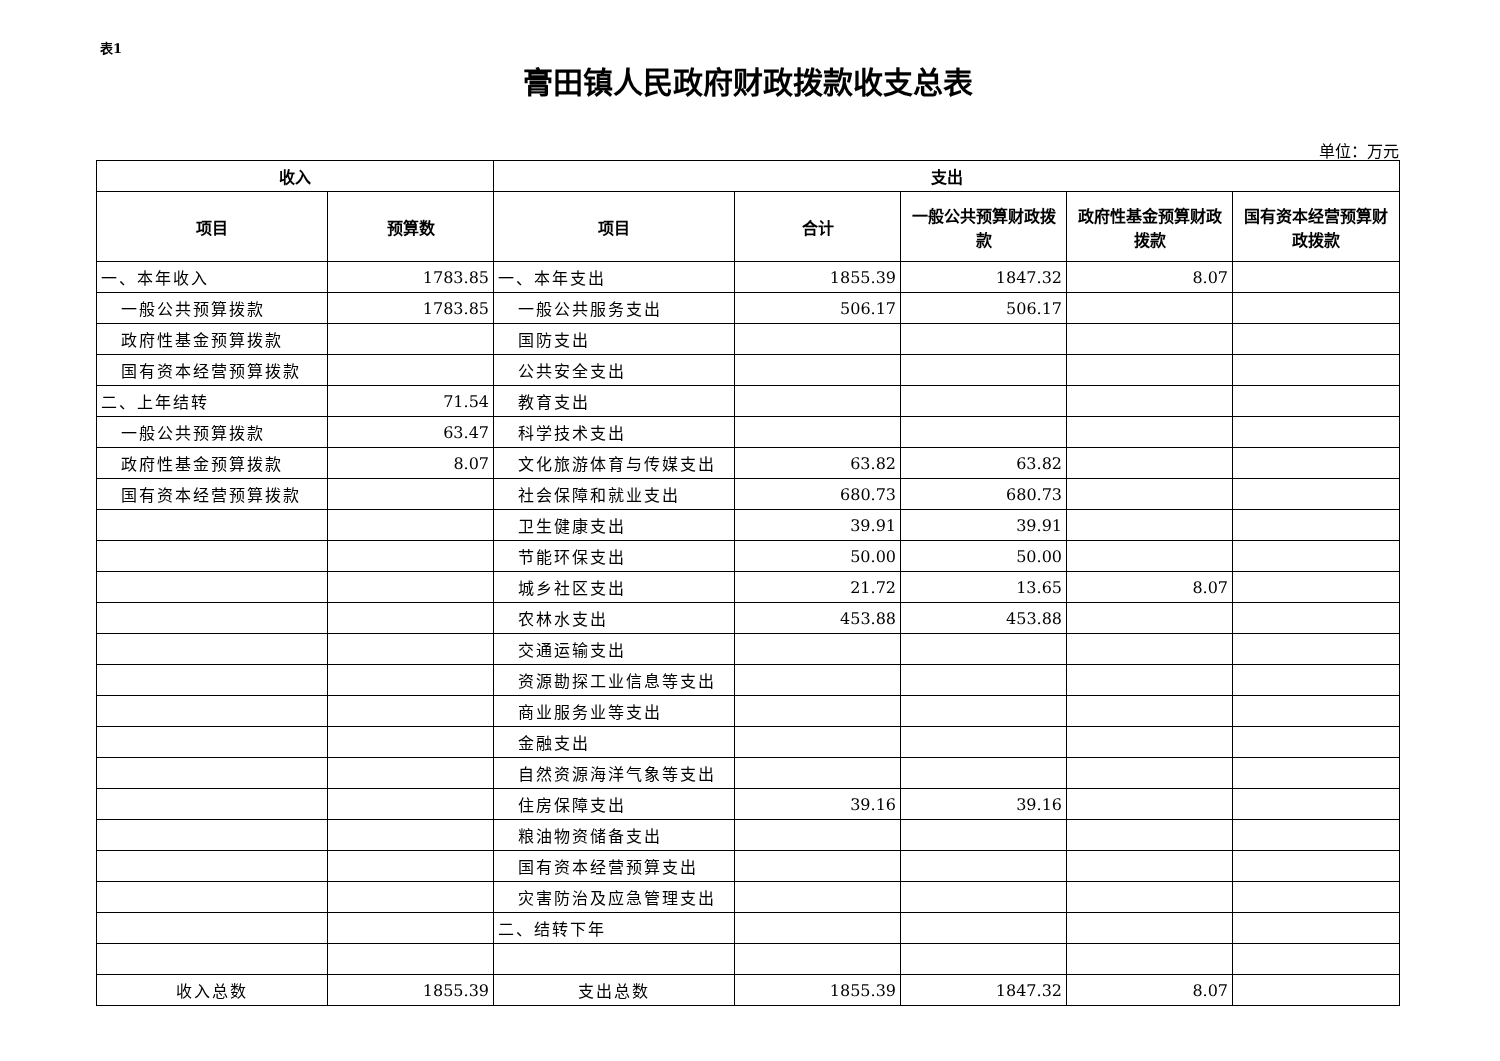表1
膏田镇人民政府财政拨款收支总表
单位：万元
| 收入 | | 支出 | | | | |
| --- | --- | --- | --- | --- | --- | --- |
| 项目 | 预算数 | 项目 | 合计 | 一般公共预算财政拨款 | 政府性基金预算财政拨款 | 国有资本经营预算财政拨款 |
| 一、本年收入 | 1783.85 | 一、本年支出 | 1855.39 | 1847.32 | 8.07 | |
| 一般公共预算拨款 | 1783.85 | 一般公共服务支出 | 506.17 | 506.17 | | |
| 政府性基金预算拨款 | | 国防支出 | | | | |
| 国有资本经营预算拨款 | | 公共安全支出 | | | | |
| 二、上年结转 | 71.54 | 教育支出 | | | | |
| 一般公共预算拨款 | 63.47 | 科学技术支出 | | | | |
| 政府性基金预算拨款 | 8.07 | 文化旅游体育与传媒支出 | 63.82 | 63.82 | | |
| 国有资本经营预算拨款 | | 社会保障和就业支出 | 680.73 | 680.73 | | |
| | | 卫生健康支出 | 39.91 | 39.91 | | |
| | | 节能环保支出 | 50.00 | 50.00 | | |
| | | 城乡社区支出 | 21.72 | 13.65 | 8.07 | |
| | | 农林水支出 | 453.88 | 453.88 | | |
| | | 交通运输支出 | | | | |
| | | 资源勘探工业信息等支出 | | | | |
| | | 商业服务业等支出 | | | | |
| | | 金融支出 | | | | |
| | | 自然资源海洋气象等支出 | | | | |
| | | 住房保障支出 | 39.16 | 39.16 | | |
| | | 粮油物资储备支出 | | | | |
| | | 国有资本经营预算支出 | | | | |
| | | 灾害防治及应急管理支出 | | | | |
| | | 二、结转下年 | | | | |
| 收入总数 | 1855.39 | 支出总数 | 1855.39 | 1847.32 | 8.07 | |